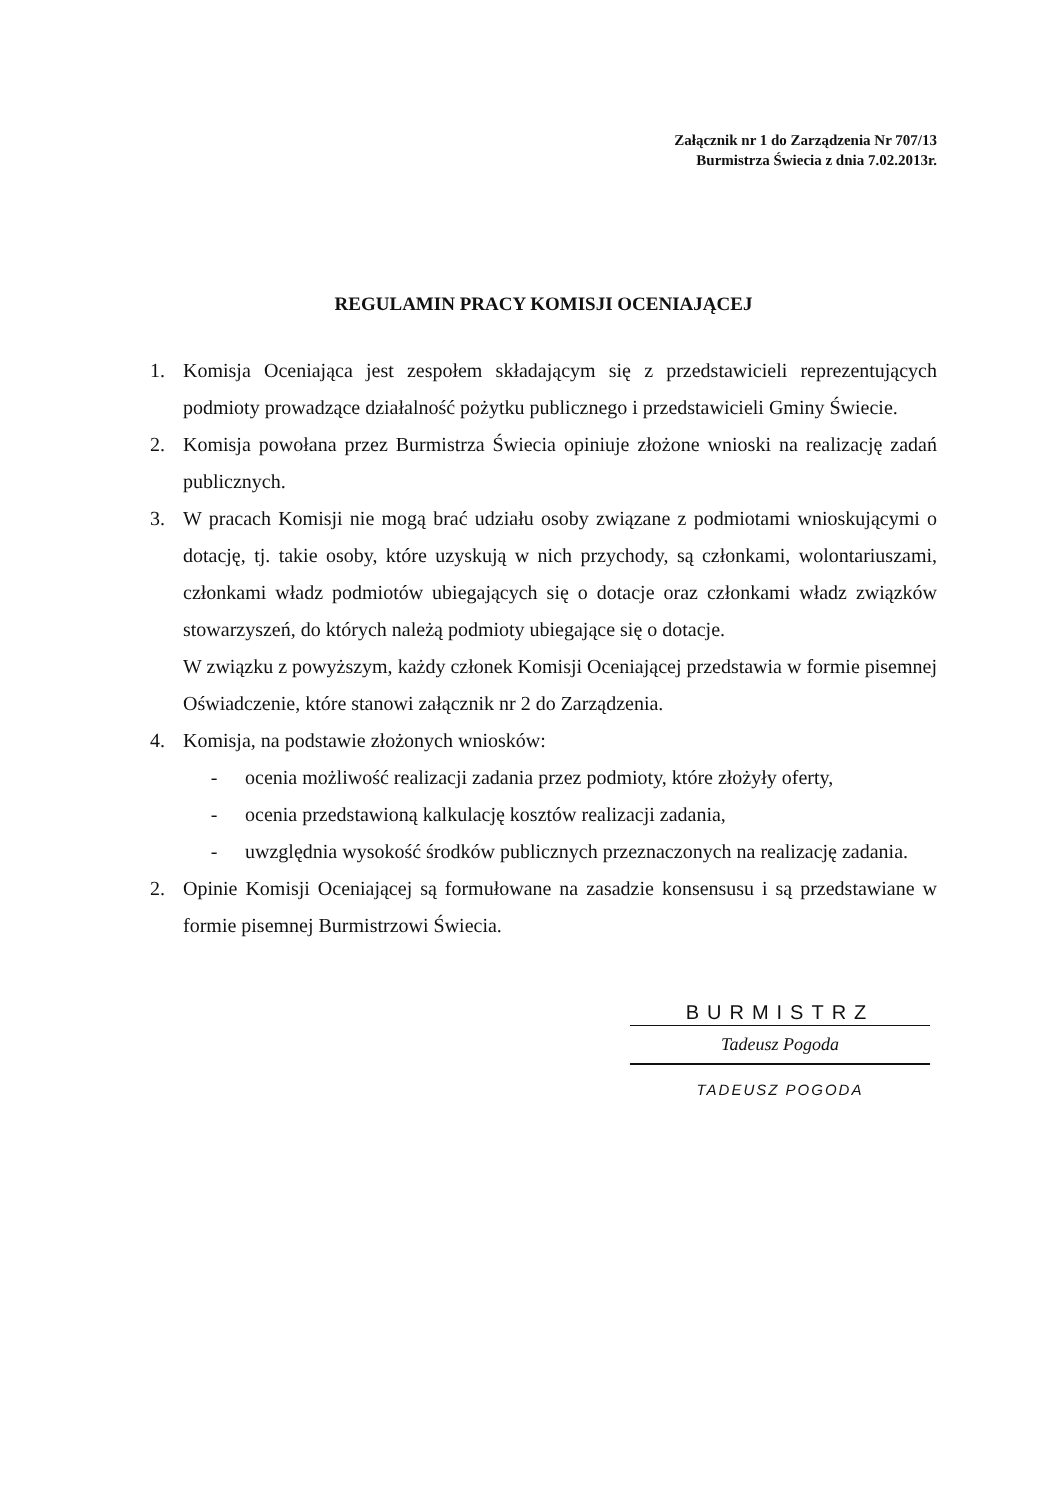Załącznik nr 1 do Zarządzenia Nr 707/13
Burmistrza Świecia z dnia 7.02.2013r.
REGULAMIN PRACY KOMISJI OCENIAJĄCEJ
1. Komisja Oceniająca jest zespołem składającym się z przedstawicieli reprezentujących podmioty prowadzące działalność pożytku publicznego i przedstawicieli Gminy Świecie.
2. Komisja powołana przez Burmistrza Świecia opiniuje złożone wnioski na realizację zadań publicznych.
3. W pracach Komisji nie mogą brać udziału osoby związane z podmiotami wnioskującymi o dotację, tj. takie osoby, które uzyskują w nich przychody, są członkami, wolontariuszami, członkami władz podmiotów ubiegających się o dotacje oraz członkami władz związków stowarzyszeń, do których należą podmioty ubiegające się o dotacje.
W związku z powyższym, każdy członek Komisji Oceniającej przedstawia w formie pisemnej Oświadczenie, które stanowi załącznik nr 2 do Zarządzenia.
4. Komisja, na podstawie złożonych wniosków:
- ocenia możliwość realizacji zadania przez podmioty, które złożyły oferty,
- ocenia przedstawioną kalkulację kosztów realizacji zadania,
- uwzględnia wysokość środków publicznych przeznaczonych na realizację zadania.
2. Opinie Komisji Oceniającej są formułowane na zasadzie konsensusu i są przedstawiane w formie pisemnej Burmistrzowi Świecia.
BURMISTRZ
Tadeusz Pogoda
TADEUSZ POGODA